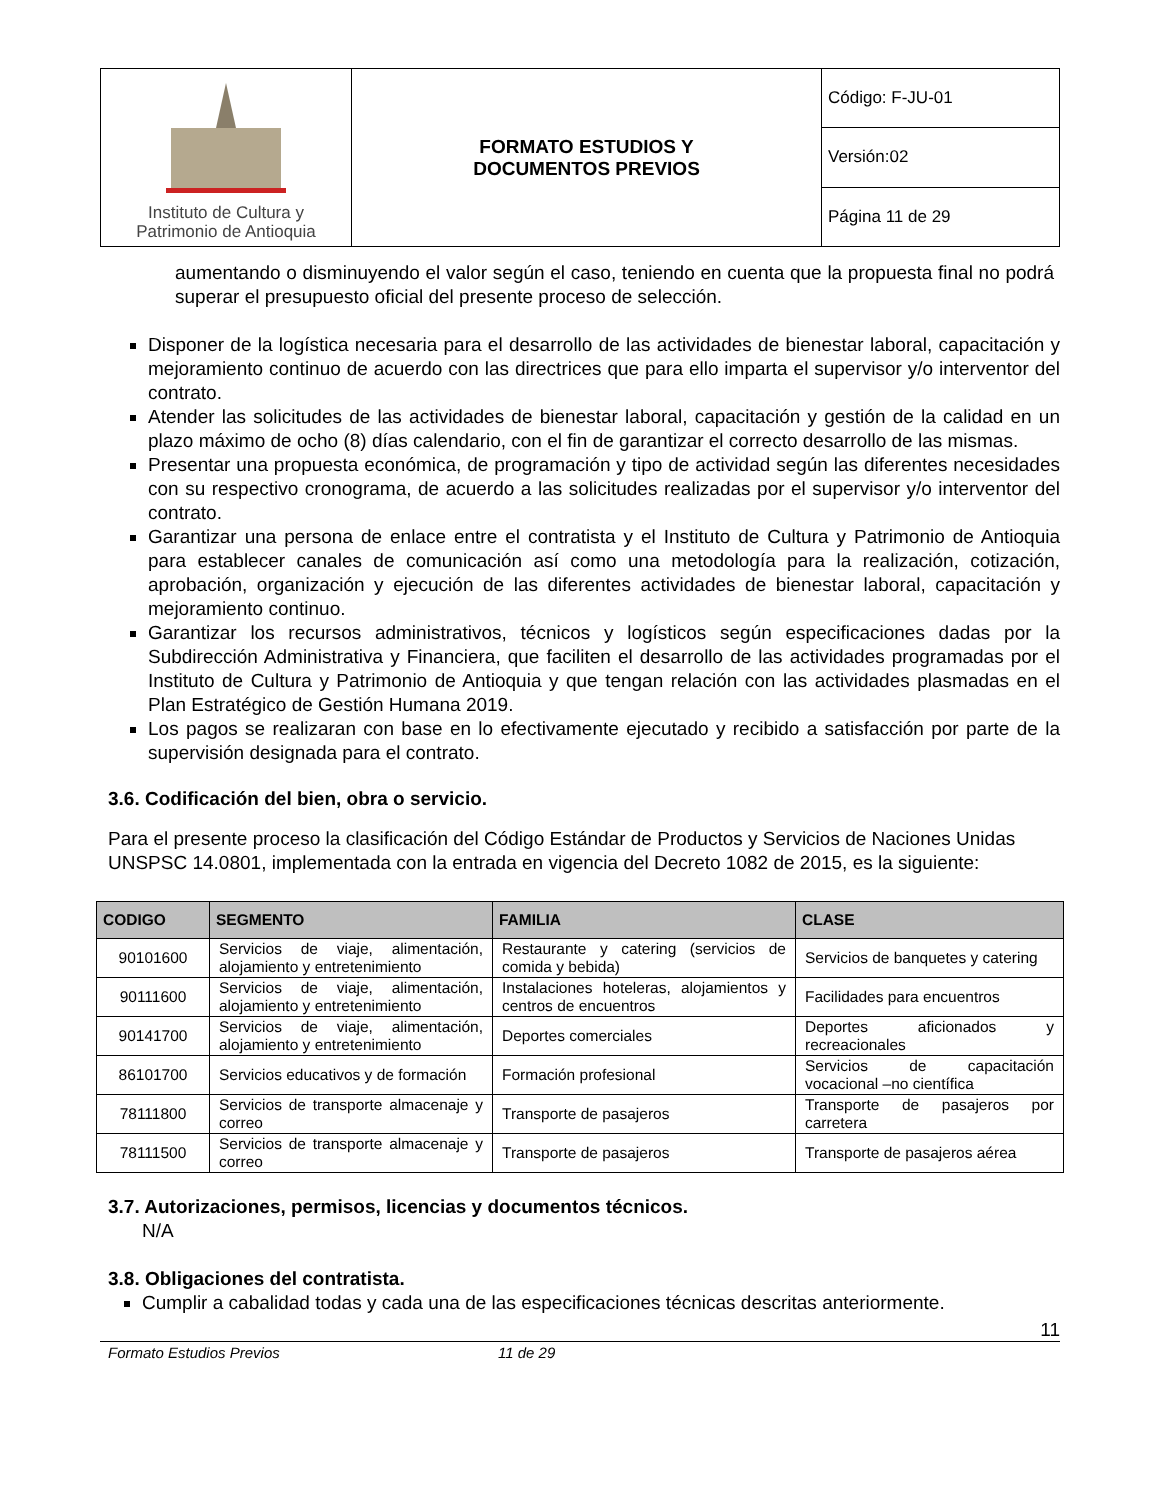| Instituto de Cultura y Patrimonio de Antioquia | FORMATO ESTUDIOS Y DOCUMENTOS PREVIOS | Código: F-JU-01 |
| | | Versión:02 |
| | | Página 11 de 29 |
aumentando o disminuyendo el valor según el caso, teniendo en cuenta que la propuesta final no podrá superar el presupuesto oficial del presente proceso de selección.
Disponer de la logística necesaria para el desarrollo de las actividades de bienestar laboral, capacitación y mejoramiento continuo de acuerdo con las directrices que para ello imparta el supervisor y/o interventor del contrato.
Atender las solicitudes de las actividades de bienestar laboral, capacitación y gestión de la calidad en un plazo máximo de ocho (8) días calendario, con el fin de garantizar el correcto desarrollo de las mismas.
Presentar una propuesta económica, de programación y tipo de actividad según las diferentes necesidades con su respectivo cronograma, de acuerdo a las solicitudes realizadas por el supervisor y/o interventor del contrato.
Garantizar una persona de enlace entre el contratista y el Instituto de Cultura y Patrimonio de Antioquia para establecer canales de comunicación así como una metodología para la realización, cotización, aprobación, organización y ejecución de las diferentes actividades de bienestar laboral, capacitación y mejoramiento continuo.
Garantizar los recursos administrativos, técnicos y logísticos según especificaciones dadas por la Subdirección Administrativa y Financiera, que faciliten el desarrollo de las actividades programadas por el Instituto de Cultura y Patrimonio de Antioquia y que tengan relación con las actividades plasmadas en el Plan Estratégico de Gestión Humana 2019.
Los pagos se realizaran con base en lo efectivamente ejecutado y recibido a satisfacción por parte de la supervisión designada para el contrato.
3.6. Codificación del bien, obra o servicio.
Para el presente proceso la clasificación del Código Estándar de Productos y Servicios de Naciones Unidas UNSPSC 14.0801, implementada con la entrada en vigencia del Decreto 1082 de 2015, es la siguiente:
| CODIGO | SEGMENTO | FAMILIA | CLASE |
| --- | --- | --- | --- |
| 90101600 | Servicios de viaje, alimentación, alojamiento y entretenimiento | Restaurante y catering (servicios de comida y bebida) | Servicios de banquetes y catering |
| 90111600 | Servicios de viaje, alimentación, alojamiento y entretenimiento | Instalaciones hoteleras, alojamientos y centros de encuentros | Facilidades para encuentros |
| 90141700 | Servicios de viaje, alimentación, alojamiento y entretenimiento | Deportes comerciales | Deportes aficionados y recreacionales |
| 86101700 | Servicios educativos y de formación | Formación profesional | Servicios de capacitación vocacional –no científica |
| 78111800 | Servicios de transporte almacenaje y correo | Transporte de pasajeros | Transporte de pasajeros por carretera |
| 78111500 | Servicios de transporte almacenaje y correo | Transporte de pasajeros | Transporte de pasajeros aérea |
3.7. Autorizaciones, permisos, licencias y documentos técnicos.
N/A
3.8. Obligaciones del contratista.
Cumplir a cabalidad todas y cada una de las especificaciones técnicas descritas anteriormente.
11
Formato Estudios Previos 11 de 29